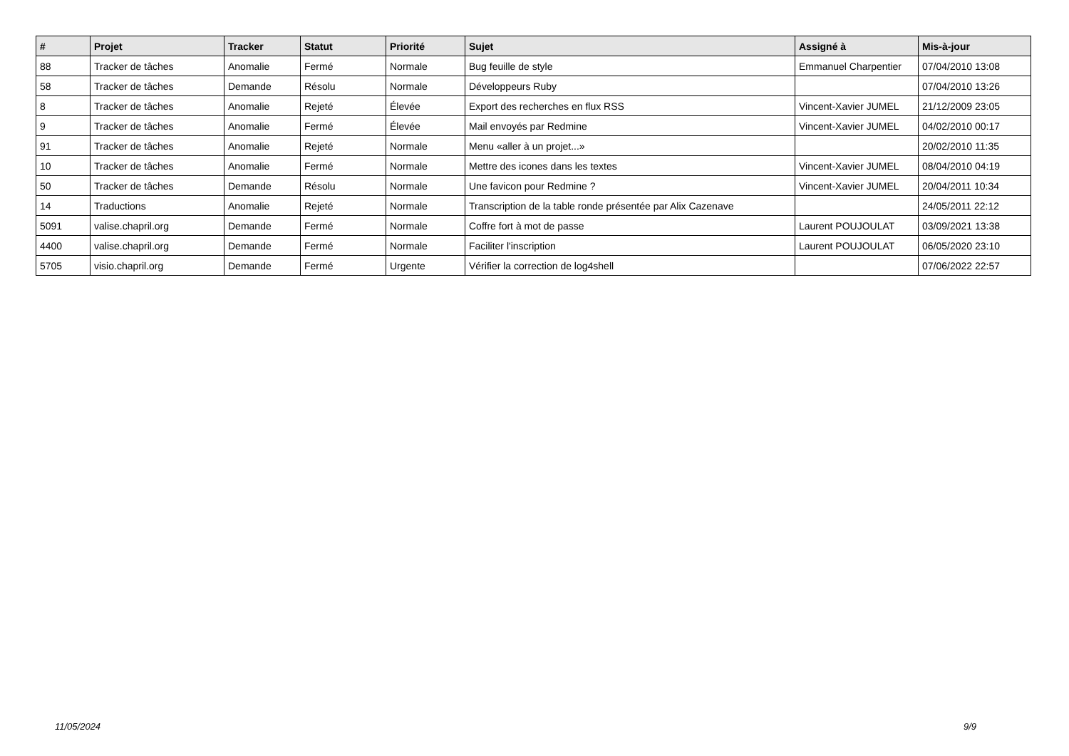| # | Projet | Tracker | Statut | Priorité | Sujet | Assigné à | Mis-à-jour |
| --- | --- | --- | --- | --- | --- | --- | --- |
| 88 | Tracker de tâches | Anomalie | Fermé | Normale | Bug feuille de style | Emmanuel Charpentier | 07/04/2010 13:08 |
| 58 | Tracker de tâches | Demande | Résolu | Normale | Développeurs Ruby | | 07/04/2010 13:26 |
| 8 | Tracker de tâches | Anomalie | Rejeté | Élevée | Export des recherches en flux RSS | Vincent-Xavier JUMEL | 21/12/2009 23:05 |
| 9 | Tracker de tâches | Anomalie | Fermé | Élevée | Mail envoyés par Redmine | Vincent-Xavier JUMEL | 04/02/2010 00:17 |
| 91 | Tracker de tâches | Anomalie | Rejeté | Normale | Menu «aller à un projet...» | | 20/02/2010 11:35 |
| 10 | Tracker de tâches | Anomalie | Fermé | Normale | Mettre des icones dans les textes | Vincent-Xavier JUMEL | 08/04/2010 04:19 |
| 50 | Tracker de tâches | Demande | Résolu | Normale | Une favicon pour Redmine ? | Vincent-Xavier JUMEL | 20/04/2011 10:34 |
| 14 | Traductions | Anomalie | Rejeté | Normale | Transcription de la table ronde présentée par Alix Cazenave | | 24/05/2011 22:12 |
| 5091 | valise.chapril.org | Demande | Fermé | Normale | Coffre fort à mot de passe | Laurent POUJOULAT | 03/09/2021 13:38 |
| 4400 | valise.chapril.org | Demande | Fermé | Normale | Faciliter l'inscription | Laurent POUJOULAT | 06/05/2020 23:10 |
| 5705 | visio.chapril.org | Demande | Fermé | Urgente | Vérifier la correction de log4shell | | 07/06/2022 22:57 |
11/05/2024 9/9